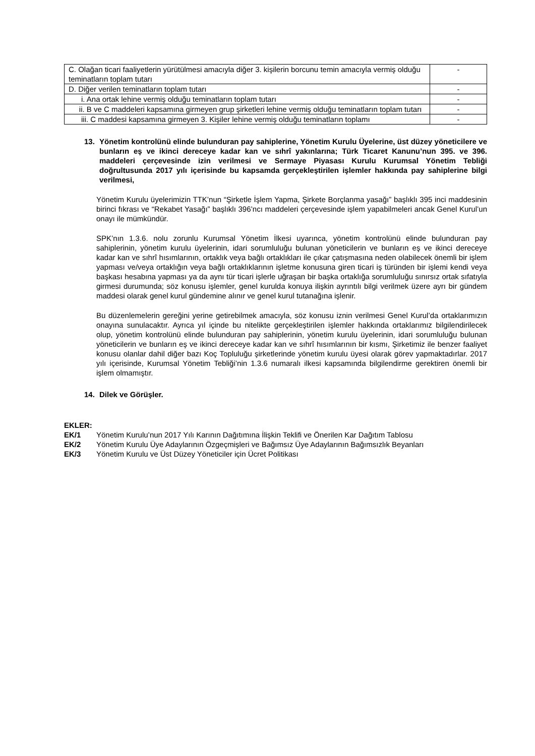| C. Olağan ticari faaliyetlerin yürütülmesi amacıyla diğer 3. kişilerin borcunu temin amacıyla vermiş olduğu teminatların toplam tutarı | - |
| D. Diğer verilen teminatların toplam tutarı | - |
| i. Ana ortak lehine vermiş olduğu teminatların toplam tutarı | - |
| ii. B ve C maddeleri kapsamına girmeyen grup şirketleri lehine vermiş olduğu teminatların toplam tutarı | - |
| iii. C maddesi kapsamına girmeyen 3. Kişiler lehine vermiş olduğu teminatların toplamı | - |
13. Yönetim kontrolünü elinde bulunduran pay sahiplerine, Yönetim Kurulu Üyelerine, üst düzey yöneticilere ve bunların eş ve ikinci dereceye kadar kan ve sıhrî yakınlarına; Türk Ticaret Kanunu’nun 395. ve 396. maddeleri çerçevesinde izin verilmesi ve Sermaye Piyasası Kurulu Kurumsal Yönetim Tebliği doğrultusunda 2017 yılı içerisinde bu kapsamda gerçekleştirilen işlemler hakkında pay sahiplerine bilgi verilmesi,
Yönetim Kurulu üyelerimizin TTK’nun “Şirketle İşlem Yapma, Şirkete Borçlanma yasağı” başlıklı 395 inci maddesinin birinci fıkrası ve “Rekabet Yasağı” başlıklı 396’ncı maddeleri çerçevesinde işlem yapabilmeleri ancak Genel Kurul’un onayı ile mümkündür.
SPK’nın 1.3.6. nolu zorunlu Kurumsal Yönetim İlkesi uyarınca, yönetim kontrolünü elinde bulunduran pay sahiplerinin, yönetim kurulu üyelerinin, idari sorumluluğu bulunan yöneticilerin ve bunların eş ve ikinci dereceye kadar kan ve sıhrî hısımlarının, ortaklık veya bağlı ortaklıkları ile çıkar çatışmasına neden olabilecek önemli bir işlem yapması ve/veya ortaklığın veya bağlı ortaklıklarının işletme konusuna giren ticari iş türünden bir işlemi kendi veya başkası hesabına yapması ya da aynı tür ticari işlerle uğraşan bir başka ortaklığa sorumluluğu sınırsız ortak sıfatıyla girmesi durumunda; söz konusu işlemler, genel kurulda konuya ilişkin ayrıntılı bilgi verilmek üzere ayrı bir gündem maddesi olarak genel kurul gündemine alınır ve genel kurul tutanağına işlenir.
Bu düzenlemelerin gereğini yerine getirebilmek amacıyla, söz konusu iznin verilmesi Genel Kurul’da ortaklarımızın onayına sunulacaktır. Ayrıca yıl içinde bu nitelikte gerçekleştirilen işlemler hakkında ortaklarımız bilgilendirilecek olup, yönetim kontrolünü elinde bulunduran pay sahiplerinin, yönetim kurulu üyelerinin, idari sorumluluğu bulunan yöneticilerin ve bunların eş ve ikinci dereceye kadar kan ve sıhrî hısımlarının bir kısmı, Şirketimiz ile benzer faaliyet konusu olanlar dahil diğer bazı Koç Topluluğu şirketlerinde yönetim kurulu üyesi olarak görev yapmaktadırlar. 2017 yılı içerisinde, Kurumsal Yönetim Tebliği’nin 1.3.6 numaralı ilkesi kapsamında bilgilendirme gerektiren önemli bir işlem olmamıştır.
14. Dilek ve Görüşler.
EKLER:
EK/1 Yönetim Kurulu’nun 2017 Yılı Karının Dağıtımına İlişkin Teklifi ve Önerilen Kar Dağıtım Tablosu
EK/2 Yönetim Kurulu Üye Adaylarının Özgeçmişleri ve Bağımsız Üye Adaylarının Bağımsızlık Beyanları
EK/3 Yönetim Kurulu ve Üst Düzey Yöneticiler için Ücret Politikası